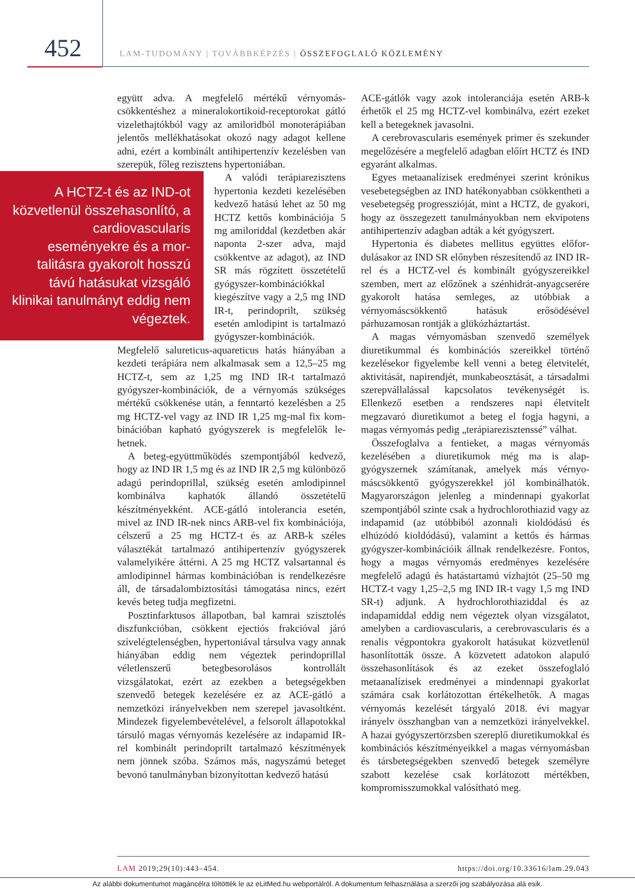452 LAM-TUDOMÁNY | TOVÁBBKÉPZÉS | ÖSSZEFOGLALÓ KÖZLEMÉNY
együtt adva. A megfelelő mértékű vérnyomás­csökkentéshez a mineralokortikoid-receptoro­kat gátló vizelethajtókból vagy az amiloridból monoterápiában jelentős mellékhatásokat okozó nagy adagot kellene adni, ezért a kombinált anti­hipertenzív kezelésben van szerepük, főleg re­zisztens hypertoniában.
A HCTZ-t és az IND-ot közvetlenül összehason­lító, a cardiovascularis eseményekre és a mor­talitásra gyakorolt hosszú távú hatásukat vizsgáló klinikai tanulmányt eddig nem végeztek.
A valódi terápiarezisztens hypertonia kezdeti kezelésé­ben kedvező hatású lehet az 50 mg HCTZ kettős kombi­nációja 5 mg amiloriddal (kezdetben akár naponta 2-szer adva, majd csökkentve az adagot), az IND SR más rögzített összetételű gyógy­szer-kombinációkkal kiegé­szítve vagy a 2,5 mg IND IR-t, perindoprilt, szükség esetén amlodipint is tartal­mazó gyógyszer-kombiná­ciók. Megfelelő salureticus-aquareticus hatás hiányában a kezdeti terápiára nem alkalmasak sem a 12,5–25 mg HCTZ-t, sem az 1,25 mg IND IR-t tartalmazó gyógyszer-kom­binációk, de a vérnyomás szükséges mértékű csök­kenése után, a fenntartó kezelésben a 25 mg HCTZ-vel vagy az IND IR 1,25 mg-mal fix kom­binációban kapható gyógyszerek is megfelelők le­hetnek.
A beteg-együttműködés szempontjából ked­vező, hogy az IND IR 1,5 mg és az IND IR 2,5 mg különböző adagú perindoprillal, szükség ese­tén amlodipinnel kombinálva kaphatók állandó összetételű készítményekként. ACE-gátló into­lerancia esetén, mivel az IND IR-nek nincs ARB-vel fix kombinációja, célszerű a 25 mg HCTZ-t és az ARB-k széles választékát tartal­mazó antihipertenzív gyógyszerek valamelyikére áttérni. A 25 mg HCTZ valsartannal és amlodi­pinnel hármas kombinációban is rendelkezésre áll, de társadalombiztosítási támogatása nincs, ezért kevés beteg tudja megfizetni.
Posztinfarktusos állapotban, bal kamrai szisz­tolés diszfunkcióban, csökkent ejectiós frakcióval járó szívelégtelenségben, hypertoniával társulva vagy annak hiányában eddig nem végeztek perindoprillal véletlenszerű betegbesorolásos kontrollált vizsgálatokat, ezért az ezekben a betegségekben szenvedő betegek kezelésére ez az ACE-gátló a nemzetközi irányelvekben nem sze­repel javasoltként. Mindezek figyelembevételével, a felsorolt állapotokkal társuló magas vérnyomás kezelésére az indapamid IR-rel kombinált perin­doprilt tartalmazó készítmények nem jönnek szóba. Számos más, nagyszámú beteget bevonó tanulmányban bizonyítottan kedvező hatású
ACE-gátlók vagy azok intoleranciája esetén ARB-k érhetők el 25 mg HCTZ-vel kombinálva, ezért ezeket kell a betegeknek javasolni.
A cerebrovascularis események primer és sze­kunder megelőzésére a megfelelő adagban előírt HCTZ és IND egyaránt alkalmas.
Egyes metaanalízisek eredményei szerint kró­nikus vesebetegségben az IND hatékonyabban csökkentheti a vesebetegség progresszióját, mint a HCTZ, de gyakori, hogy az összegezett tanul­mányokban nem ekvipotens antihipertenzív adagban adták a két gyógyszert.
Hypertonia és diabetes mellitus együttes előfor­dulásakor az IND SR előnyben részesítendő az IND IR-rel és a HCTZ-vel és kombinált gyógy­szereikkel szemben, mert az előzőnek a szénhid­rát-anyagcserére gyakorolt hatása semleges, az utóbbiak a vérnyomáscsökkentő hatásuk erősödé­sével párhuzamosan rontják a glükózháztartást.
A magas vérnyomásban szenvedő személyek diuretikummal és kombinációs szereikkel törté­nő kezelésekor figyelembe kell venni a beteg életvitelét, aktivitását, napirendjét, munkabeosz­tását, a társadalmi szerepvállalással kapcsolatos tevékenységét is. Ellenkező esetben a rendszeres napi életvitelt megzavaró diuretikumot a beteg el fogja hagyni, a magas vérnyomás pedig „terá­piarezisztenssé” válhat.
Összefoglalva a fentieket, a magas vérnyomás kezelésében a diuretikumok még ma is alap­gyógyszernek számítanak, amelyek más vérnyo­máscsökkentő gyógyszerekkel jól kombinálha­tók. Magyarországon jelenleg a mindennapi gya­korlat szempontjából szinte csak a hydrochlo­rothiazid vagy az indapamid (az utóbbiból azon­nali kioldódású és elhúzódó kioldódású), vala­mint a kettős és hármas gyógyszer-kombinációik állnak rendelkezésre. Fontos, hogy a magas vér­nyomás eredményes kezelésére megfelelő adagú és hatástartamú vízhajtót (25–50 mg HCTZ-t vagy 1,25–2,5 mg IND IR-t vagy 1,5 mg IND SR-t) adjunk. A hydrochlorothiaziddal és az indapamiddal eddig nem végeztek olyan vizsgála­tot, amelyben a cardiovascularis, a cerebrovascu­laris és a renalis végpontokra gyakorolt hatásukat közvetlenül hasonlították össze. A közvetett adatokon alapuló összehasonlítások és az ezeket összefoglaló metaanalízisek eredményei a min­dennapi gyakorlat számára csak korlátozottan értékelhetők. A magas vérnyomás kezelését tár­gyaló 2018. évi magyar irányelv összhangban van a nemzetközi irányelvekkel. A hazai gyógyszer­törzsben szereplő diuretikumokkal és kombiná­ciós készítményeikkel a magas vérnyomásban és társbetegségekben szenvedő betegek személyre szabott kezelése csak korlátozott mértékben, kompromisszumokkal valósítható meg.
LAM 2019;29(10):443–454. https://doi.org/10.33616/lam.29.043
Az alábbi dokumentumot magáncélra töltötték le az eLitMed.hu webportálról. A dokumentum felhasználása a szerzői jog szabályozása alá esik.